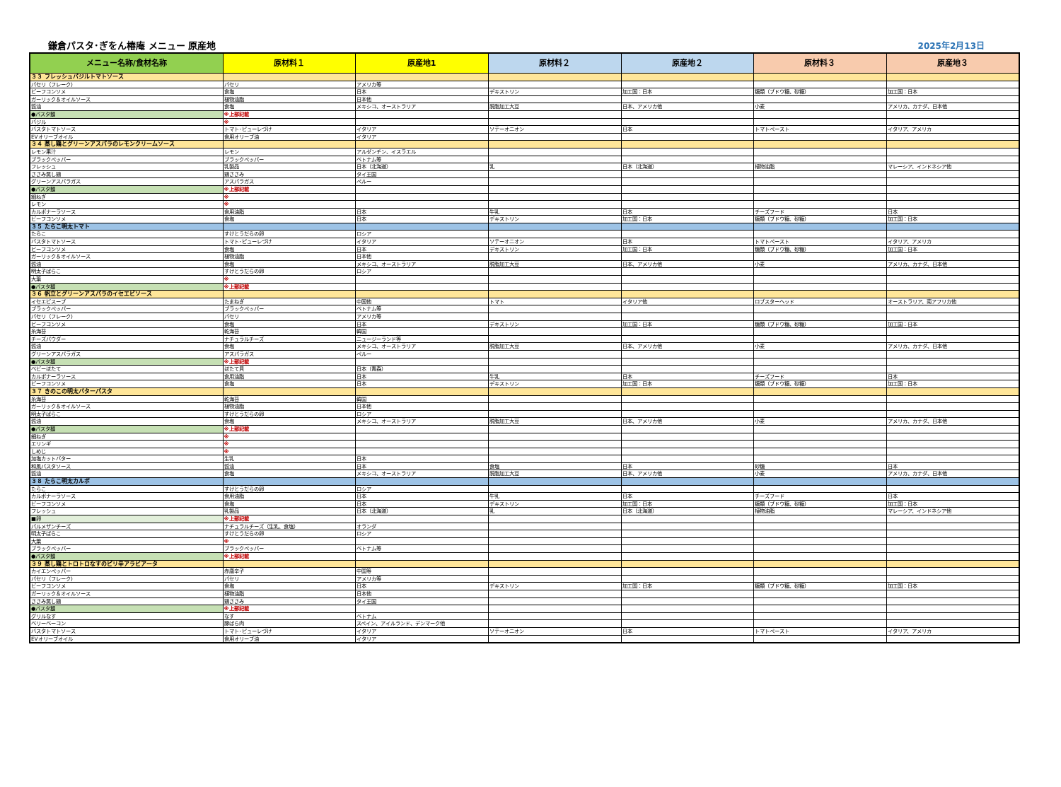鎌倉パスタ･ぎをん椿庵 メニュー 原産地
2025年2月13日
| メニュー名称/食材名称 | 原材料１ | 原産地1 | 原材料２ | 原産地２ | 原材料３ | 原産地３ |
| --- | --- | --- | --- | --- | --- | --- |
| ３３ フレッシュバジルトマトソース | | | | | | |
| パセリ（フレーク) | パセリ | アメリカ等 | | | | |
| ビーフコンソメ | 食塩 | 日本 | デキストリン | 加工国：日本 | 糖類（ブドウ糖、砂糖） | 加工国：日本 |
| ガーリック＆オイルソース | 植物油脂 | 日本他 | | | | |
| 醤油 | 食塩 | メキシコ、オーストラリア | 脱脂加工大豆 | 日本、アメリカ他 | 小麦 | アメリカ、カナダ、日本他 |
| ●パスタ麺 | ※上部記載 | | | | | |
| バジル | ※ | | | | | |
| バスタトマトソース | トマト･ピューレづけ | イタリア | ソテーオニオン | 日本 | トマトペースト | イタリア、アメリカ |
| EVオリーブオイル | 食用オリーブ油 | イタリア | | | | |
| ３４ 蒸し鶏とグリーンアスパラのレモンクリームソース | | | | | | |
| レモン果汁 | レモン | アルゼンチン、イスラエル | | | | |
| ブラックペッパー | ブラックペッパー | ベトナム等 | | | | |
| フレッシュ | 乳製品 | 日本（北海道） | 乳 | 日本（北海道） | 植物油脂 | マレーシア、インドネシア他 |
| ささみ蒸し鶏 | 鶏ささみ | タイ王国 | | | | |
| グリーンアスパラガス | アスパラガス | ペルー | | | | |
| ●パスタ麺 | ※上部記載 | | | | | |
| 細ねぎ | ※ | | | | | |
| レモン | ※ | | | | | |
| カルボナーラソース | 食用油脂 | 日本 | 牛乳 | 日本 | チーズフード | 日本 |
| ビーフコンソメ | 食塩 | 日本 | デキストリン | 加工国：日本 | 糖類（ブドウ糖、砂糖） | 加工国：日本 |
| ３５ たらこ明太トマト | | | | | | |
| たらこ | すけとうだらの卵 | ロシア | | | | |
| バスタトマトソース | トマト･ピューレづけ | イタリア | ソテーオニオン | 日本 | トマトペースト | イタリア、アメリカ |
| ビーフコンソメ | 食塩 | 日本 | デキストリン | 加工国：日本 | 糖類（ブドウ糖、砂糖） | 加工国：日本 |
| ガーリック＆オイルソース | 植物油脂 | 日本他 | | | | |
| 醤油 | 食塩 | メキシコ、オーストラリア | 脱脂加工大豆 | 日本、アメリカ他 | 小麦 | アメリカ、カナダ、日本他 |
| 明太子ばらこ | すけとうだらの卵 | ロシア | | | | |
| 大葉 | ※ | | | | | |
| ●パスタ麺 | ※上部記載 | | | | | |
| ３６ 帆立とグリーンアスパラのイセエビソース | | | | | | |
| イセエビスープ | たまねぎ | 中国他 | トマト | イタリア他 | ロブスターヘッド | オーストラリア、南アフリカ他 |
| ブラックペッパー | ブラックペッパー | ベトナム等 | | | | |
| パセリ（フレーク) | パセリ | アメリカ等 | | | | |
| ビーフコンソメ | 食塩 | 日本 | デキストリン | 加工国：日本 | 糖類（ブドウ糖、砂糖） | 加工国：日本 |
| 糸海苔 | 乾海苔 | 韓国 | | | | |
| チーズパウダー | ナチュラルチーズ | ニュージーランド等 | | | | |
| 醤油 | 食塩 | メキシコ、オーストラリア | 脱脂加工大豆 | 日本、アメリカ他 | 小麦 | アメリカ、カナダ、日本他 |
| グリーンアスパラガス | アスパラガス | ペルー | | | | |
| ●パスタ麺 | ※上部記載 | | | | | |
| ベビーほたて | ほたて貝 | 日本（青森） | | | | |
| カルボナーラソース | 食用油脂 | 日本 | 牛乳 | 日本 | チーズフード | 日本 |
| ビーフコンソメ | 食塩 | 日本 | デキストリン | 加工国：日本 | 糖類（ブドウ糖、砂糖） | 加工国：日本 |
| ３７ きのこの明太バターパスタ | | | | | | |
| 糸海苔 | 乾海苔 | 韓国 | | | | |
| ガーリック＆オイルソース | 植物油脂 | 日本他 | | | | |
| 明太子ばらこ | すけとうだらの卵 | ロシア | | | | |
| 醤油 | 食塩 | メキシコ、オーストラリア | 脱脂加工大豆 | 日本、アメリカ他 | 小麦 | アメリカ、カナダ、日本他 |
| ●パスタ麺 | ※上部記載 | | | | | |
| 細ねぎ | ※ | | | | | |
| エリンギ | ※ | | | | | |
| しめじ | ※ | | | | | |
| 加塩カットバター | 生乳 | 日本 | | | | |
| 和風パスタソース | 醤油 | 日本 | 食塩 | 日本 | 砂糖 | 日本 |
| 醤油 | 食塩 | メキシコ、オーストラリア | 脱脂加工大豆 | 日本、アメリカ他 | 小麦 | アメリカ、カナダ、日本他 |
| ３８ たらこ明太カルボ | | | | | | |
| たらこ | すけとうだらの卵 | ロシア | | | | |
| カルボナーラソース | 食用油脂 | 日本 | 牛乳 | 日本 | チーズフード | 日本 |
| ビーフコンソメ | 食塩 | 日本 | デキストリン | 加工国：日本 | 糖類（ブドウ糖、砂糖） | 加工国：日本 |
| フレッシュ | 乳製品 | 日本（北海道） | 乳 | 日本（北海道） | 植物油脂 | マレーシア、インドネシア他 |
| ■卵 | ※上部記載 | | | | | |
| パルメザンチーズ | ナチュラルチーズ（生乳、食塩） | オランダ | | | | |
| 明太子ばらこ | すけとうだらの卵 | ロシア | | | | |
| 大葉 | ※ | | | | | |
| ブラックペッパー | ブラックペッパー | ベトナム等 | | | | |
| ●パスタ麺 | ※上部記載 | | | | | |
| ３９ 蒸し鶏とトロトロなすのピリ辛アラビアータ | | | | | | |
| カイエンペッパー | 赤唐辛子 | 中国等 | | | | |
| パセリ（フレーク) | パセリ | アメリカ等 | | | | |
| ビーフコンソメ | 食塩 | 日本 | デキストリン | 加工国：日本 | 糖類（ブドウ糖、砂糖） | 加工国：日本 |
| ガーリック＆オイルソース | 植物油脂 | 日本他 | | | | |
| ささみ蒸し鶏 | 鶏ささみ | タイ王国 | | | | |
| ●パスタ麺 | ※上部記載 | | | | | |
| グリルなす | なす | ベトナム | | | | |
| ベリーベーコン | 豚ばら肉 | スペイン、アイルランド、デンマーク他 | | | | |
| バスタトマトソース | トマト･ピューレづけ | イタリア | ソテーオニオン | 日本 | トマトペースト | イタリア、アメリカ |
| EVオリーブオイル | 食用オリーブ油 | イタリア | | | | |